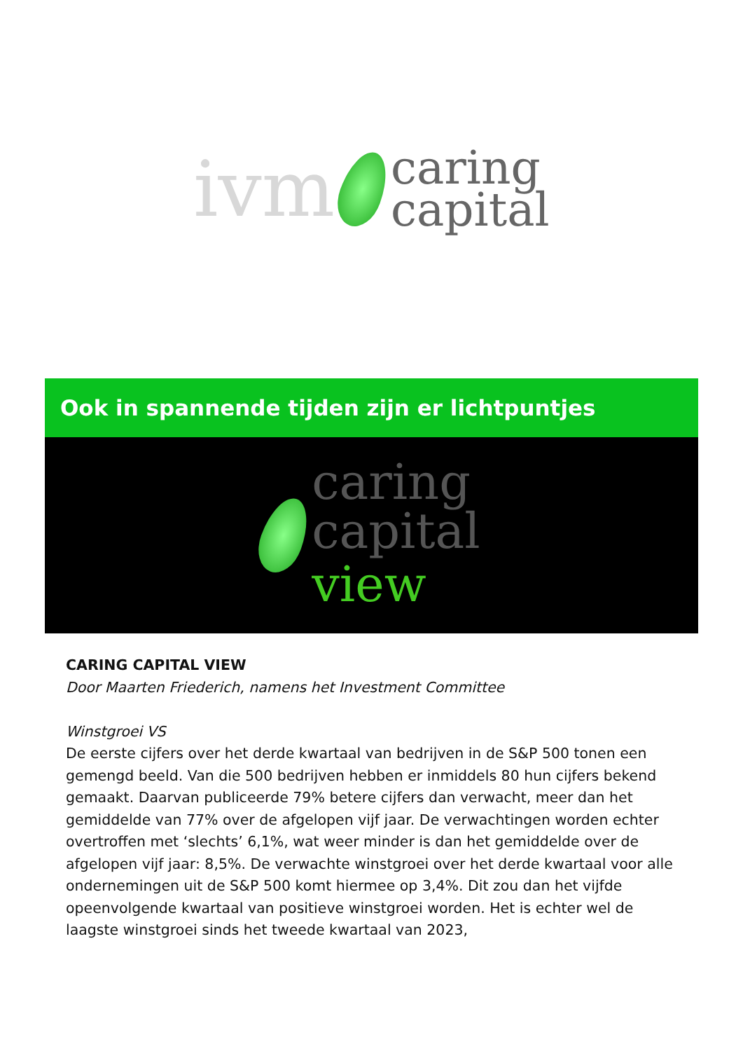ivm
caring
capital
Ook in spannende tijden zijn er lichtpuntjes
caring
capital
view
CARING CAPITAL VIEW
Door Maarten Friederich, namens het Investment Committee
Winstgroei VS
De eerste cijfers over het derde kwartaal van bedrijven in de S&P 500 tonen een gemengd beeld. Van die 500 bedrijven hebben er inmiddels 80 hun cijfers bekend gemaakt. Daarvan publiceerde 79% betere cijfers dan verwacht, meer dan het gemiddelde van 77% over de afgelopen vijf jaar. De verwachtingen worden echter overtroffen met ‘slechts’ 6,1%, wat weer minder is dan het gemiddelde over de afgelopen vijf jaar: 8,5%. De verwachte winstgroei over het derde kwartaal voor alle ondernemingen uit de S&P 500 komt hiermee op 3,4%. Dit zou dan het vijfde opeenvolgende kwartaal van positieve winstgroei worden. Het is echter wel de laagste winstgroei sinds het tweede kwartaal van 2023,